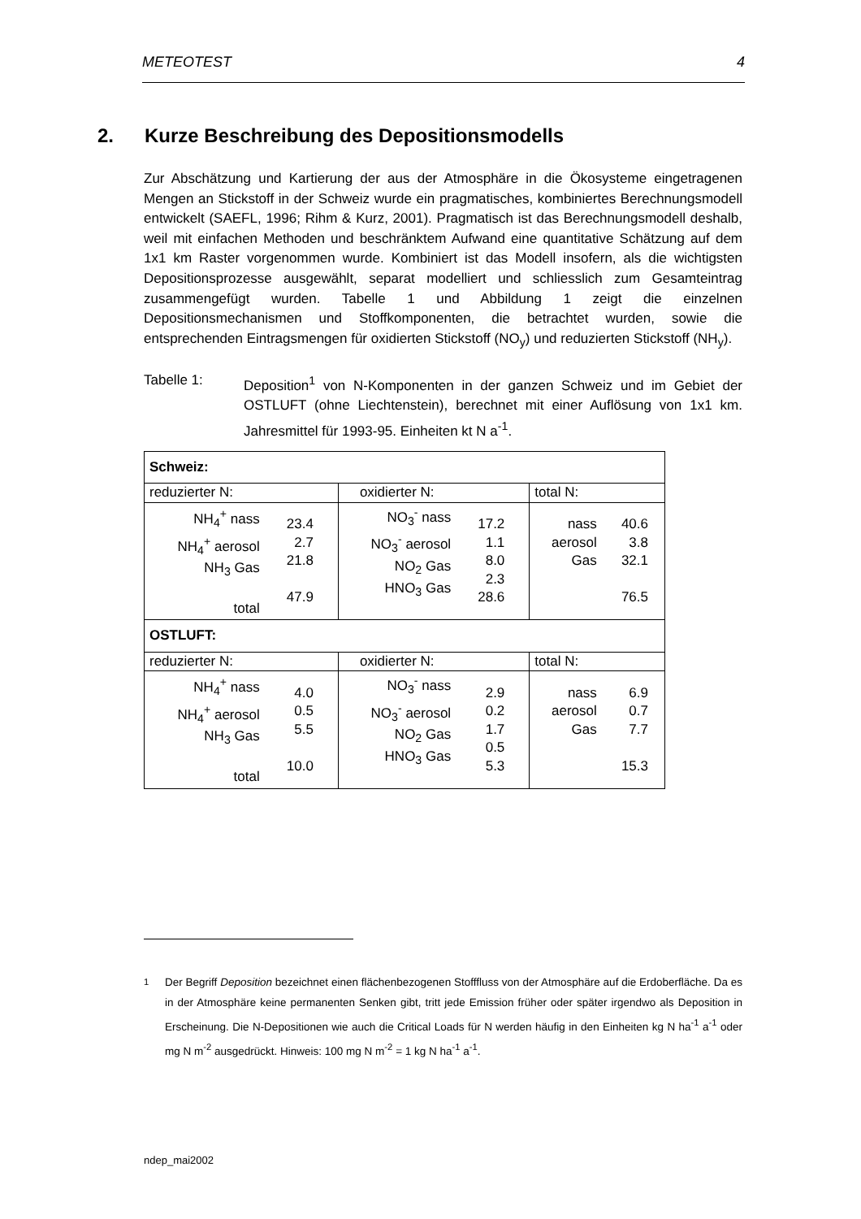METEOTEST 4
2. Kurze Beschreibung des Depositionsmodells
Zur Abschätzung und Kartierung der aus der Atmosphäre in die Ökosysteme eingetragenen Mengen an Stickstoff in der Schweiz wurde ein pragmatisches, kombiniertes Berechnungsmodell entwickelt (SAEFL, 1996; Rihm & Kurz, 2001). Pragmatisch ist das Berechnungsmodell deshalb, weil mit einfachen Methoden und beschränktem Aufwand eine quantitative Schätzung auf dem 1x1 km Raster vorgenommen wurde. Kombiniert ist das Modell insofern, als die wichtigsten Depositionsprozesse ausgewählt, separat modelliert und schliesslich zum Gesamteintrag zusammengefügt wurden. Tabelle 1 und Abbildung 1 zeigt die einzelnen Depositionsmechanismen und Stoffkomponenten, die betrachtet wurden, sowie die entsprechenden Eintragsmengen für oxidierten Stickstoff (NO<sub>y</sub>) und reduzierten Stickstoff (NH<sub>y</sub>).
Tabelle 1: Deposition<sup>1</sup> von N-Komponenten in der ganzen Schweiz und im Gebiet der OSTLUFT (ohne Liechtenstein), berechnet mit einer Auflösung von 1x1 km. Jahresmittel für 1993-95. Einheiten kt N a<sup>-1</sup>.
| Schweiz: | | | | | |
| reduzierter N: | | oxidierter N: | | total N: | |
| NH<sub>4</sub><sup>+</sup> nass NH<sub>4</sub><sup>+</sup> aerosol NH<sub>3</sub> Gas total | 23.4 2.7 21.8 47.9 | NO<sub>3</sub><sup>-</sup> nass NO<sub>3</sub><sup>-</sup> aerosol NO<sub>2</sub> Gas HNO<sub>3</sub> Gas | 17.2 1.1 8.0 2.3 28.6 | nass aerosol Gas | 40.6 3.8 32.1 76.5 |
| OSTLUFT: | | | | | |
| reduzierter N: | | oxidierter N: | | total N: | |
| NH<sub>4</sub><sup>+</sup> nass NH<sub>4</sub><sup>+</sup> aerosol NH<sub>3</sub> Gas total | 4.0 0.5 5.5 10.0 | NO<sub>3</sub><sup>-</sup> nass NO<sub>3</sub><sup>-</sup> aerosol NO<sub>2</sub> Gas HNO<sub>3</sub> Gas | 2.9 0.2 1.7 0.5 5.3 | nass aerosol Gas | 6.9 0.7 7.7 15.3 |
<sup>1</sup> Der Begriff Deposition bezeichnet einen flächenbezogenen Stofffluss von der Atmosphäre auf die Erdoberfläche. Da es in der Atmosphäre keine permanenten Senken gibt, tritt jede Emission früher oder später irgendwo als Deposition in Erscheinung. Die N-Depositionen wie auch die Critical Loads für N werden häufig in den Einheiten kg N ha<sup>-1</sup> a<sup>-1</sup> oder mg N m<sup>-2</sup> ausgedrückt. Hinweis: 100 mg N m<sup>-2</sup> = 1 kg N ha<sup>-1</sup> a<sup>-1</sup>.
ndep_mai2002